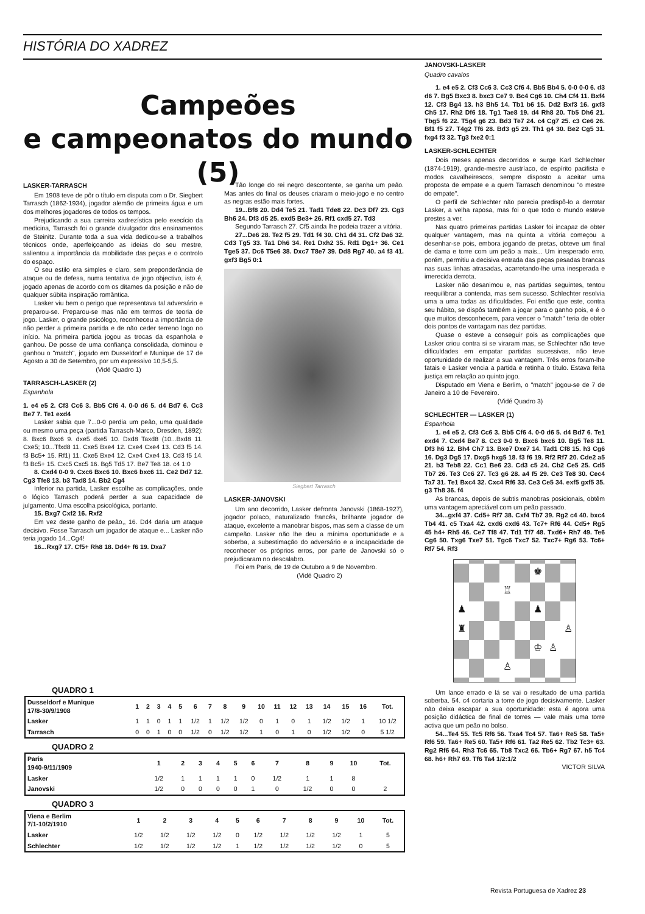HISTÓRIA DO XADREZ
Campeões
e campeonatos do mundo (5)
LASKER-TARRASCH
Em 1908 teve de pôr o título em disputa com o Dr. Siegbert Tarrasch (1862-1934), jogador alemão de primeira água e um dos melhores jogadores de todos os tempos.
Prejudicando a sua carreira xadrezística pelo execício da medicina, Tarrasch foi o grande divulgador dos ensinamentos de Steinitz. Durante toda a sua vida dedicou-se a trabalhos técnicos onde, aperfeiçoando as ideias do seu mestre, salientou a importância da mobilidade das peças e o controlo do espaço.
O seu estilo era simples e claro, sem preponderância de ataque ou de defesa, numa tentativa de jogo objectivo, isto é, jogado apenas de acordo com os ditames da posição e não de qualquer súbita inspiração romântica.
Lasker viu bem o perigo que representava tal adversário e preparou-se. Preparou-se mas não em termos de teoria de jogo. Lasker, o grande psicólogo, reconheceu a importância de não perder a primeira partida e de não ceder terreno logo no início. Na primeira partida jogou as trocas da espanhola e ganhou. De posse de uma confiança consolidada, dominou e ganhou o "match", jogado em Dusseldorf e Munique de 17 de Agosto a 30 de Setembro, por um expressivo 10,5-5,5.
(Vidé Quadro 1)
TARRASCH-LASKER (2)
Espanhola
1. e4 e5 2. Cf3 Cc6 3. Bb5 Cf6 4. 0-0 d6 5. d4 Bd7 6. Cc3 Be7 7. Te1 exd4
Lasker sabia que 7...0-0 perdia um peão, uma qualidade ou mesmo uma peça (partida Tarrasch-Marco, Dresden, 1892): 8. Bxc6 Bxc6 9. dxe5 dxe5 10. Dxd8 Taxd8 (10...Bxd8 11. Cxe5; 10...Tfxd8 11. Cxe5 Bxe4 12. Cxe4 Cxe4 13. Cd3 f5 14. f3 Bc5+ 15. Rf1) 11. Cxe5 Bxe4 12. Cxe4 Cxe4 13. Cd3 f5 14. f3 Bc5+ 15. Cxc5 Cxc5 16. Bg5 Td5 17. Be7 Te8 18. c4 1:0
8. Cxd4 0-0 9. Cxc6 Bxc6 10. Bxc6 bxc6 11. Ce2 Dd7 12. Cg3 Tfe8 13. b3 Tad8 14. Bb2 Cg4
Inferior na partida, Lasker escolhe as complicações, onde o lógico Tarrasch poderá perder a sua capacidade de julgamento. Uma escolha psicológica, portanto.
15. Bxg7 Cxf2 16. Rxf2
Em vez deste ganho de peão,, 16. Dd4 daria um ataque decisivo. Fosse Tarrasch um jogador de ataque e... Lasker não teria jogado 14...Cg4!
16...Rxg7 17. Cf5+ Rh8 18. Dd4+ f6 19. Dxa7
Tão longe do rei negro descontente, se ganha um peão. Mas antes do final os deuses criaram o meio-jogo e no centro as negras estão mais fortes.
19...Bf8 20. Dd4 Te5 21. Tad1 Tde8 22. Dc3 Df7 23. Cg3 Bh6 24. Df3 d5 25. exd5 Be3+ 26. Rf1 cxd5 27. Td3
Segundo Tarrasch 27. Cf5 ainda lhe podeia trazer a vitória.
27...De6 28. Te2 f5 29. Td1 f4 30. Ch1 d4 31. Cf2 Da6 32. Cd3 Tg5 33. Ta1 Dh6 34. Re1 Dxh2 35. Rd1 Dg1+ 36. Ce1 Tge5 37. Dc6 T5e6 38. Dxc7 T8e7 39. Dd8 Rg7 40. a4 f3 41. gxf3 Bg5 0:1
Siegbert Tarrasch
LASKER-JANOVSKI
Um ano decorrido, Lasker defronta Janovski (1868-1927), jogador polaco, naturalizado francês, brilhante jogador de ataque, excelente a manobrar bispos, mas sem a classe de um campeão. Lasker não lhe deu a mínima oportunidade e a soberba, a subestimação do adversário e a incapacidade de reconhecer os próprios erros, por parte de Janovski só o prejudicaram no descalabro.
Foi em Paris, de 19 de Outubro a 9 de Novembro.
(Vidé Quadro 2)
JANOVSKI-LASKER
Quadro cavalos
1. e4 e5 2. Cf3 Cc6 3. Cc3 Cf6 4. Bb5 Bb4 5. 0-0 0-0 6. d3 d6 7. Bg5 Bxc3 8. bxc3 Ce7 9. Bc4 Cg6 10. Ch4 Cf4 11. Bxf4 12. Cf3 Bg4 13. h3 Bh5 14. Tb1 b6 15. Dd2 Bxf3 16. gxf3 Ch5 17. Rh2 Df6 18. Tg1 Tae8 19. d4 Rh8 20. Tb5 Dh6 21. Tbg5 f6 22. T5g4 g6 23. Bd3 Te7 24. c4 Cg7 25. c3 Ce6 26. Bf1 f5 27. T4g2 Tf6 28. Bd3 g5 29. Th1 g4 30. Be2 Cg5 31. fxg4 f3 32. Tg3 fxe2 0:1
LASKER-SCHLECHTER
Dois meses apenas decorridos e surge Karl Schlechter (1874-1919), grande-mestre austríaco, de espírito pacifista e modos cavalheirescos, sempre disposto a aceitar uma proposta de empate e a quem Tarrasch denominou "o mestre do empate".
O perfil de Schlechter não parecia predispô-lo a derrotar Lasker, a velha raposa, mas foi o que todo o mundo esteve prestes a ver.
Nas quatro primeiras partidas Lasker foi incapaz de obter qualquer vantagem, mas na quinta a vitória começou a desenhar-se pois, embora jogando de pretas, obteve um final de dama e torre com um peão a mais... Um inesperado erro, porém, permitiu a decisiva entrada das peças pesadas brancas nas suas linhas atrasadas, acarretando-lhe uma inesperada e imerecida derrota.
Lasker não desanimou e, nas partidas seguintes, tentou reequilibrar a contenda, mas sem sucesso. Schlechter resolvia uma a uma todas as dificuldades. Foi então que este, contra seu hábito, se dispôs também a jogar para o ganho pois, e é o que muitos desconhecem, para vencer o "match" teria de obter dois pontos de vantagam nas dez partidas.
Quase o esteve a conseguir pois as complicações que Lasker criou contra si se viraram mas, se Schlechter não teve dificuldades em empatar partidas sucessivas, não teve oportunidade de realizar a sua vantagem. Três erros foram-lhe fatais e Lasker vencia a partida e retinha o título. Estava feita justiça em relação ao quinto jogo.
Disputado em Viena e Berlim, o "match" jogou-se de 7 de Janeiro a 10 de Fevereiro.
(Vidé Quadro 3)
SCHLECHTER — LASKER (1)
Espanhola
1. e4 e5 2. Cf3 Cc6 3. Bb5 Cf6 4. 0-0 d6 5. d4 Bd7 6. Te1 exd4 7. Cxd4 Be7 8. Cc3 0-0 9. Bxc6 bxc6 10. Bg5 Te8 11. Df3 h6 12. Bh4 Ch7 13. Bxe7 Dxe7 14. Tad1 Cf8 15. h3 Cg6 16. Dg3 Dg5 17. Dxg5 hxg5 18. f3 f6 19. Rf2 Rf7 20. Cde2 a5 21. b3 Teb8 22. Cc1 Be6 23. Cd3 c5 24. Cb2 Ce5 25. Cd5 Tb7 26. Te3 Cc6 27. Tc3 g6 28. a4 f5 29. Ce3 Te8 30. Cec4 Ta7 31. Te1 Bxc4 32. Cxc4 Rf6 33. Ce3 Ce5 34. exf5 gxf5 35. g3 Th8 36. f4
As brancas, depois de subtis manobras posicionais, obtêm uma vantagem apreciável com um peão passado.
34...gxf4 37. Cd5+ Rf7 38. Cxf4 Tb7 39. Rg2 c4 40. bxc4 Tb4 41. c5 Txa4 42. cxd6 cxd6 43. Tc7+ Rf6 44. Cd5+ Rg5 45 h4+ Rh5 46. Ce7 Tf8 47. Td1 Tf7 48. Txd6+ Rh7 49. Te6 Cg6 50. Txg6 Txe7 51. Tgc6 Txc7 52. Txc7+ Rg6 53. Tc6+ Rf7 54. Rf3
♚
♖
♟
♟
♜
♙
♔
♙
♙
Um lance errado e lá se vai o resultado de uma partida soberba. 54. c4 cortaria a torre de jogo decisivamente. Lasker não deixa escapar a sua oportunidade: esta é agora uma posição didáctica de final de torres — vale mais uma torre activa que um peão no bolso.
54...Te4 55. Tc5 Rf6 56. Txa4 Tc4 57. Ta6+ Re5 58. Ta5+ Rf6 59. Ta6+ Re5 60. Ta5+ Rf6 61. Ta2 Re5 62. Tb2 Tc3+ 63. Rg2 Rf6 64. Rh3 Tc6 65. Tb8 Txc2 66. Tb6+ Rg7 67. h5 Tc4 68. h6+ Rh7 69. Tf6 Ta4 1/2:1/2
VICTOR SILVA
QUADRO 1
| Dusseldorf e Munique 17/8-30/9/1908 | 1 | 2 | 3 | 4 | 5 | 6 | 7 | 8 | 9 | 10 | 11 | 12 | 13 | 14 | 15 | 16 | Tot. |
| Lasker | 1 | 1 | 0 | 1 | 1 | 1/2 | 1 | 1/2 | 1/2 | 0 | 1 | 0 | 1 | 1/2 | 1/2 | 1 | 10 1/2 |
| Tarrasch | 0 | 0 | 1 | 0 | 0 | 1/2 | 0 | 1/2 | 1/2 | 1 | 0 | 1 | 0 | 1/2 | 1/2 | 0 | 5 1/2 |
QUADRO 2
| Paris 1940-9/11/1909 | 1 | 2 | 3 | 4 | 5 | 6 | 7 | 8 | 9 | 10 | Tot. |
| Lasker | 1/2 | 1 | 1 | 1 | 1 | 0 | 1/2 | 1 | 1 | 8 | |
| Janovski | 1/2 | 0 | 0 | 0 | 0 | 1 | 0 | 1/2 | 0 | 0 | 2 |
QUADRO 3
| Viena e Berlim 7/1-10/2/1910 | 1 | 2 | 3 | 4 | 5 | 6 | 7 | 8 | 9 | 10 | Tot. |
| Lasker | 1/2 | 1/2 | 1/2 | 1/2 | 0 | 1/2 | 1/2 | 1/2 | 1/2 | 1 | 5 |
| Schlechter | 1/2 | 1/2 | 1/2 | 1/2 | 1 | 1/2 | 1/2 | 1/2 | 1/2 | 0 | 5 |
Revista Portuguesa de Xadrez 23